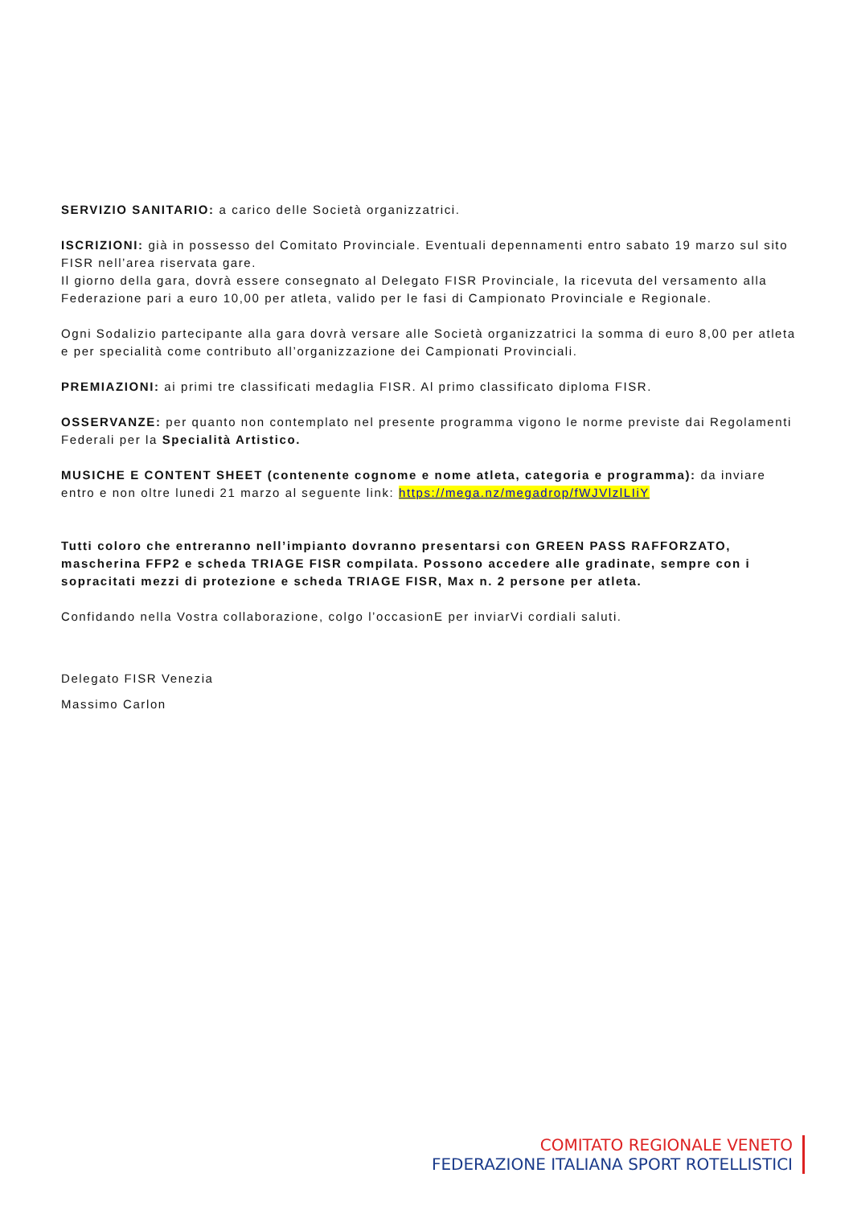SERVIZIO SANITARIO: a carico delle Società organizzatrici.
ISCRIZIONI: già in possesso del Comitato Provinciale. Eventuali depennamenti entro sabato 19 marzo sul sito FISR nell’area riservata gare.
Il giorno della gara, dovrà essere consegnato al Delegato FISR Provinciale, la ricevuta del versamento alla Federazione pari a euro 10,00 per atleta, valido per le fasi di Campionato Provinciale e Regionale.
Ogni Sodalizio partecipante alla gara dovrà versare alle Società organizzatrici la somma di euro 8,00 per atleta e per specialità come contributo all’organizzazione dei Campionati Provinciali.
PREMIAZIONI: ai primi tre classificati medaglia FISR. Al primo classificato diploma FISR.
OSSERVANZE: per quanto non contemplato nel presente programma vigono le norme previste dai Regolamenti Federali per la Specialità Artistico.
MUSICHE E CONTENT SHEET (contenente cognome e nome atleta, categoria e programma): da inviare entro e non oltre lunedi 21 marzo al seguente link: https://mega.nz/megadrop/fWJVlzlLIiY
Tutti coloro che entreranno nell’impianto dovranno presentarsi con GREEN PASS RAFFORZATO, mascherina FFP2 e scheda TRIAGE FISR compilata. Possono accedere alle gradinate, sempre con i sopracitati mezzi di protezione e scheda TRIAGE FISR, Max n. 2 persone per atleta.
Confidando nella Vostra collaborazione, colgo l’occasionE per inviarVi cordiali saluti.
Delegato FISR Venezia
Massimo Carlon
COMITATO REGIONALE VENETO
FEDERAZIONE ITALIANA SPORT ROTELLISTICI